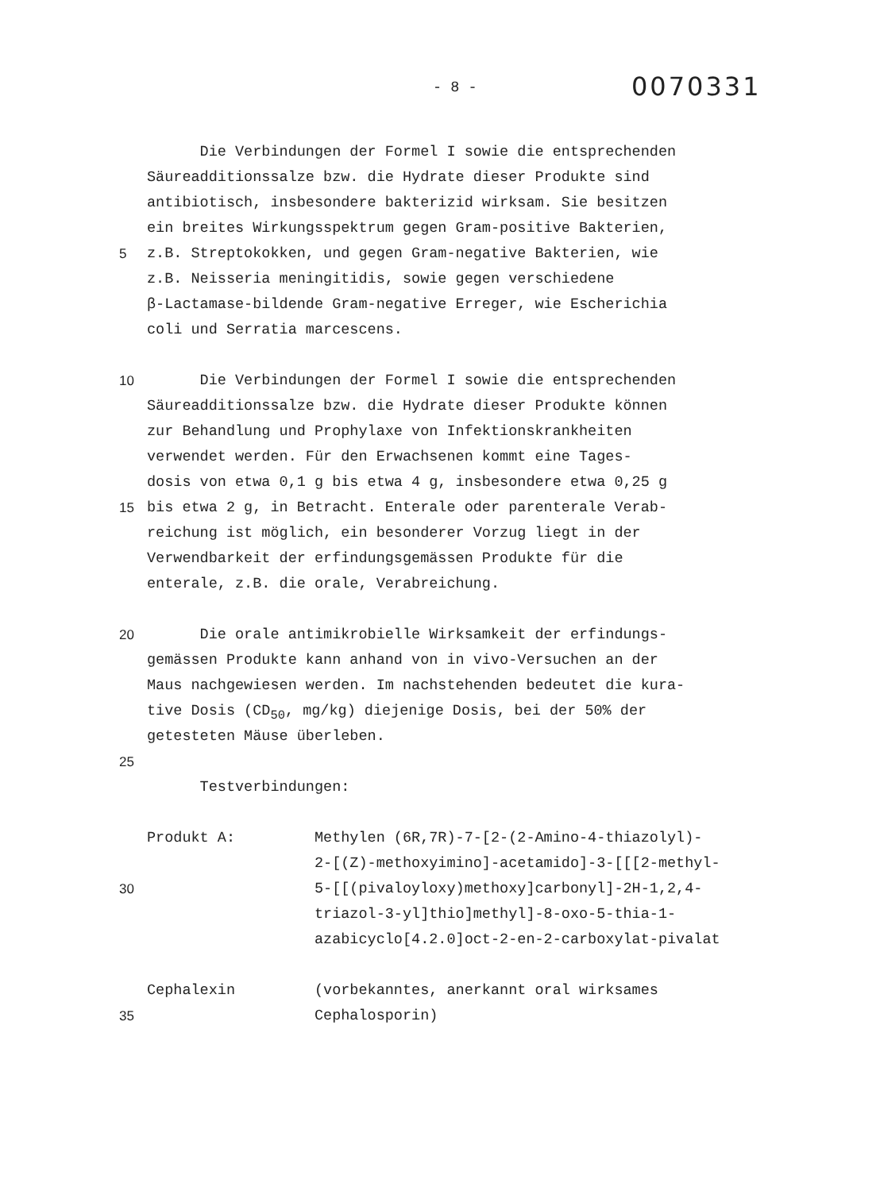- 8 -
0070331
Die Verbindungen der Formel I sowie die entsprechenden
Säureadditionssalze bzw. die Hydrate dieser Produkte sind
antibiotisch, insbesondere bakterizid wirksam. Sie besitzen
ein breites Wirkungsspektrum gegen Gram-positive Bakterien,
5 z.B. Streptokokken, und gegen Gram-negative Bakterien, wie
z.B. Neisseria meningitidis, sowie gegen verschiedene
β-Lactamase-bildende Gram-negative Erreger, wie Escherichia
coli und Serratia marcescens.
10 Die Verbindungen der Formel I sowie die entsprechenden
Säureadditionssalze bzw. die Hydrate dieser Produkte können
zur Behandlung und Prophylaxe von Infektionskrankheiten
verwendet werden. Für den Erwachsenen kommt eine Tages-
dosis von etwa 0,1 g bis etwa 4 g, insbesondere etwa 0,25 g
15 bis etwa 2 g, in Betracht. Enterale oder parenterale Verab-
reichung ist möglich, ein besonderer Vorzug liegt in der
Verwendbarkeit der erfindungsgemässen Produkte für die
enterale, z.B. die orale, Verabreichung.
20 Die orale antimikrobielle Wirksamkeit der erfindungs-
gemässen Produkte kann anhand von in vivo-Versuchen an der
Maus nachgewiesen werden. Im nachstehenden bedeutet die kura-
tive Dosis (CD<sub>50</sub>, mg/kg) diejenige Dosis, bei der 50% der
getesteten Mäuse überleben.
25
Testverbindungen:
Produkt A: Methylen (6R,7R)-7-[2-(2-Amino-4-thiazolyl)-
2-[(Z)-methoxyimino]-acetamido]-3-[[[2-methyl-
30 5-[[(pivaloyloxy)methoxy]carbonyl]-2H-1,2,4-
triazol-3-yl]thio]methyl]-8-oxo-5-thia-1-
azabicyclo[4.2.0]oct-2-en-2-carboxylat-pivalat
Cephalexin (vorbekanntes, anerkannt oral wirksames
35 Cephalosporin)